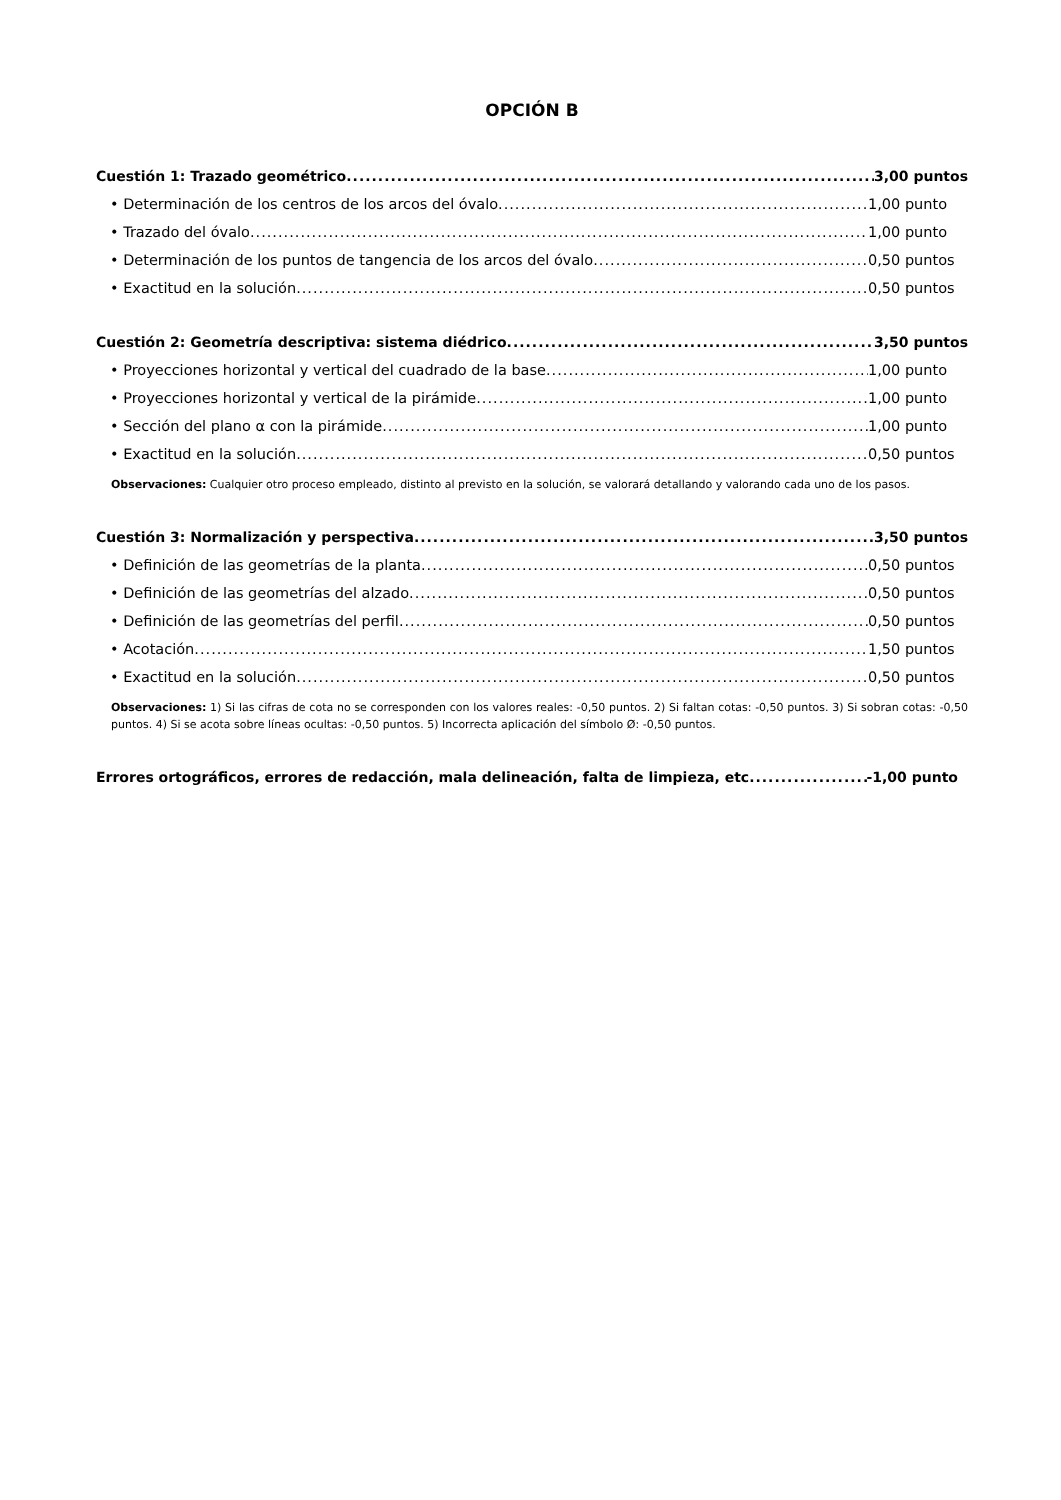OPCIÓN B
Cuestión 1: Trazado geométrico 3,00 puntos
• Determinación de los centros de los arcos del óvalo 1,00 punto
• Trazado del óvalo 1,00 punto
• Determinación de los puntos de tangencia de los arcos del óvalo 0,50 puntos
• Exactitud en la solución 0,50 puntos
Cuestión 2: Geometría descriptiva: sistema diédrico 3,50 puntos
• Proyecciones horizontal y vertical del cuadrado de la base 1,00 punto
• Proyecciones horizontal y vertical de la pirámide 1,00 punto
• Sección del plano α con la pirámide 1,00 punto
• Exactitud en la solución 0,50 puntos
Observaciones: Cualquier otro proceso empleado, distinto al previsto en la solución, se valorará detallando y valorando cada uno de los pasos.
Cuestión 3: Normalización y perspectiva 3,50 puntos
• Definición de las geometrías de la planta 0,50 puntos
• Definición de las geometrías del alzado 0,50 puntos
• Definición de las geometrías del perfil 0,50 puntos
• Acotación 1,50 puntos
• Exactitud en la solución 0,50 puntos
Observaciones: 1) Si las cifras de cota no se corresponden con los valores reales: -0,50 puntos. 2) Si faltan cotas: -0,50 puntos. 3) Si sobran cotas: -0,50 puntos. 4) Si se acota sobre líneas ocultas: -0,50 puntos. 5) Incorrecta aplicación del símbolo Ø: -0,50 puntos.
Errores ortográficos, errores de redacción, mala delineación, falta de limpieza, etc -1,00 punto